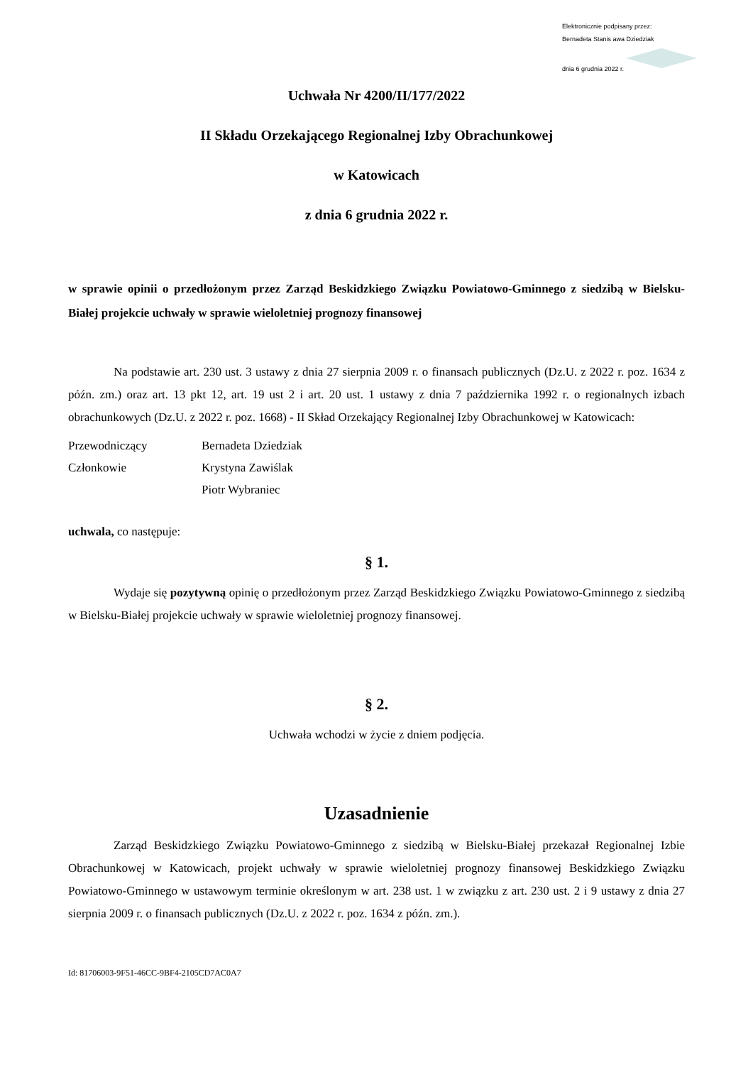Elektronicznie podpisany przez:
Bernadeta Stanis awa Dziedziak
dnia 6 grudnia 2022 r.
Uchwała Nr 4200/II/177/2022
II Składu Orzekającego Regionalnej Izby Obrachunkowej
w Katowicach
z dnia 6 grudnia 2022 r.
w sprawie opinii o przedłożonym przez Zarząd Beskidzkiego Związku Powiatowo-Gminnego z siedzibą w Bielsku-Białej projekcie uchwały w sprawie wieloletniej prognozy finansowej
Na podstawie art. 230 ust. 3 ustawy z dnia 27 sierpnia 2009 r. o finansach publicznych (Dz.U. z 2022 r. poz. 1634 z późn. zm.) oraz art. 13 pkt 12, art. 19 ust 2 i art. 20 ust. 1 ustawy z dnia 7 października 1992 r. o regionalnych izbach obrachunkowych (Dz.U. z 2022 r. poz. 1668) - II Skład Orzekający Regionalnej Izby Obrachunkowej w Katowicach:
Przewodniczący Bernadeta Dziedziak
Członkowie Krystyna Zawiślak
Piotr Wybraniec
uchwala, co następuje:
§ 1.
Wydaje się pozytywną opinię o przedłożonym przez Zarząd Beskidzkiego Związku Powiatowo-Gminnego z siedzibą w Bielsku-Białej projekcie uchwały w sprawie wieloletniej prognozy finansowej.
§ 2.
Uchwała wchodzi w życie z dniem podjęcia.
Uzasadnienie
Zarząd Beskidzkiego Związku Powiatowo-Gminnego z siedzibą w Bielsku-Białej przekazał Regionalnej Izbie Obrachunkowej w Katowicach, projekt uchwały w sprawie wieloletniej prognozy finansowej Beskidzkiego Związku Powiatowo-Gminnego w ustawowym terminie określonym w art. 238 ust. 1 w związku z art. 230 ust. 2 i 9 ustawy z dnia 27 sierpnia 2009 r. o finansach publicznych (Dz.U. z 2022 r. poz. 1634 z późn. zm.).
Id: 81706003-9F51-46CC-9BF4-2105CD7AC0A7